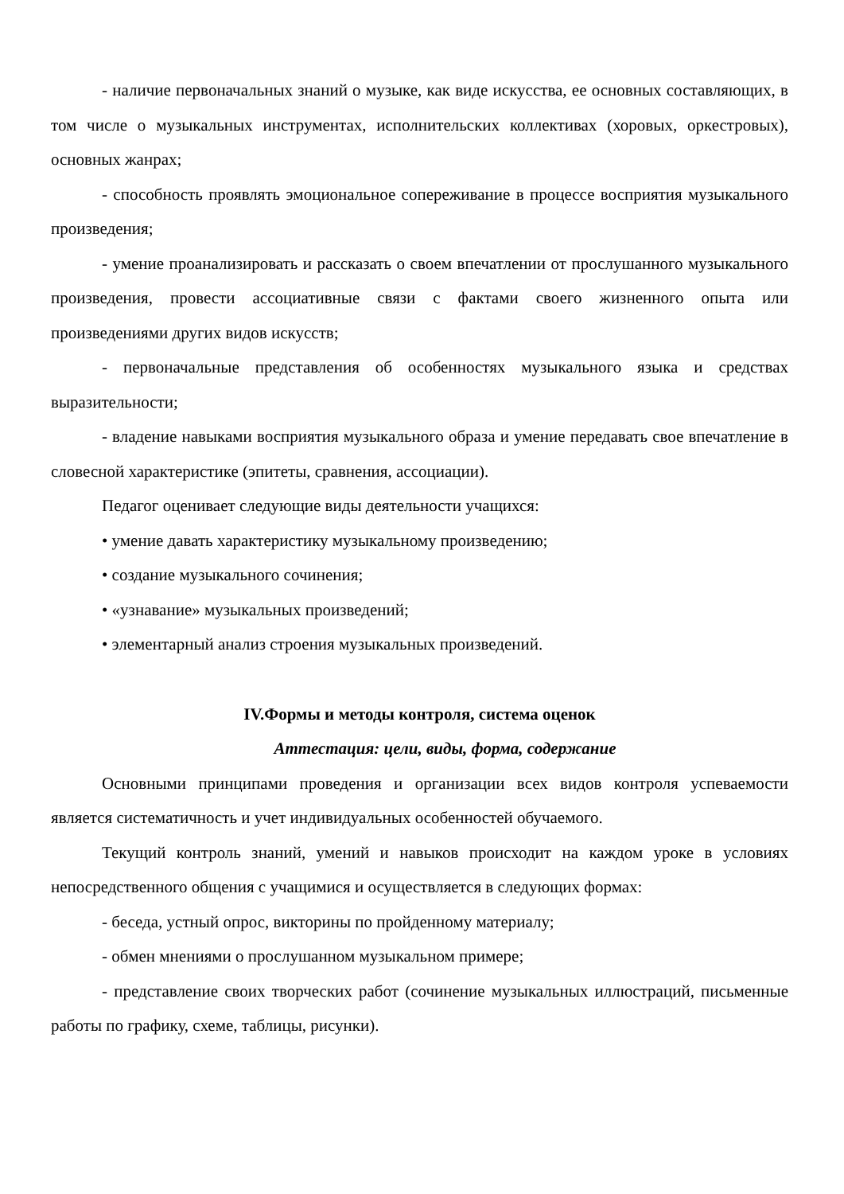- наличие первоначальных знаний о музыке, как виде искусства, ее основных составляющих, в том числе о музыкальных инструментах, исполнительских коллективах (хоровых, оркестровых), основных жанрах;
- способность проявлять эмоциональное сопереживание в процессе восприятия музыкального произведения;
- умение проанализировать и рассказать о своем впечатлении от прослушанного музыкального произведения, провести ассоциативные связи с фактами своего жизненного опыта или произведениями других видов искусств;
- первоначальные представления об особенностях музыкального языка и средствах выразительности;
- владение навыками восприятия музыкального образа и умение передавать свое впечатление в словесной характеристике (эпитеты, сравнения, ассоциации).
Педагог оценивает следующие виды деятельности учащихся:
• умение давать характеристику музыкальному произведению;
• создание музыкального сочинения;
• «узнавание» музыкальных произведений;
• элементарный анализ строения музыкальных произведений.
IV.Формы и методы контроля, система оценок
Аттестация: цели, виды, форма, содержание
Основными принципами проведения и организации всех видов контроля успеваемости является систематичность и учет индивидуальных особенностей обучаемого.
Текущий контроль знаний, умений и навыков происходит на каждом уроке в условиях непосредственного общения с учащимися и осуществляется в следующих формах:
- беседа, устный опрос, викторины по пройденному материалу;
- обмен мнениями о прослушанном музыкальном примере;
- представление своих творческих работ (сочинение музыкальных иллюстраций, письменные работы по графику, схеме, таблицы, рисунки).